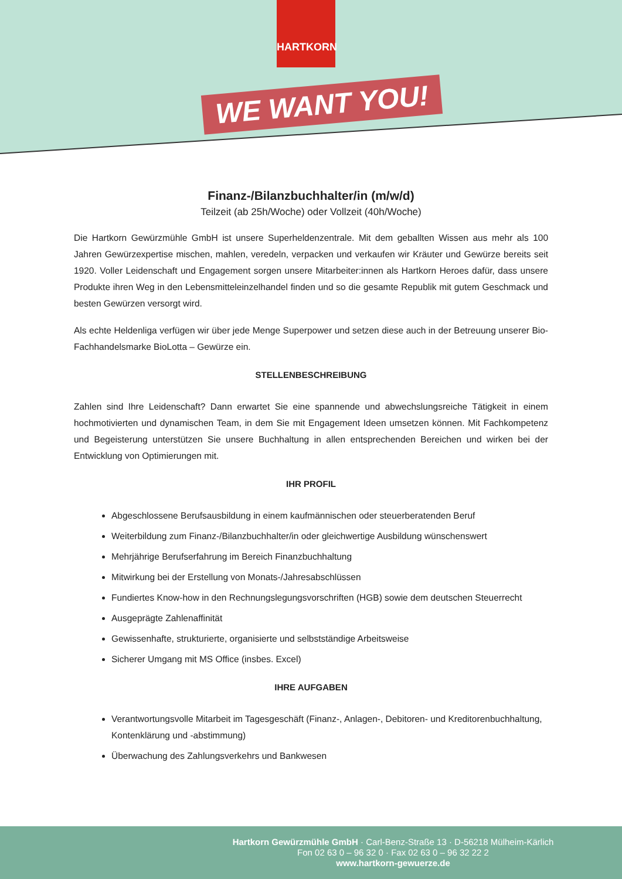HARTKORN
WE WANT YOU!
Finanz-/Bilanzbuchhalter/in (m/w/d)
Teilzeit (ab 25h/Woche) oder Vollzeit (40h/Woche)
Die Hartkorn Gewürzmühle GmbH ist unsere Superheldenzentrale. Mit dem geballten Wissen aus mehr als 100 Jahren Gewürzexpertise mischen, mahlen, veredeln, verpacken und verkaufen wir Kräuter und Gewürze bereits seit 1920. Voller Leidenschaft und Engagement sorgen unsere Mitarbeiter:innen als Hartkorn Heroes dafür, dass unsere Produkte ihren Weg in den Lebensmitteleinzelhandel finden und so die gesamte Republik mit gutem Geschmack und besten Gewürzen versorgt wird.
Als echte Heldenliga verfügen wir über jede Menge Superpower und setzen diese auch in der Betreuung unserer Bio-Fachhandelsmarke BioLotta – Gewürze ein.
STELLENBESCHREIBUNG
Zahlen sind Ihre Leidenschaft? Dann erwartet Sie eine spannende und abwechslungsreiche Tätigkeit in einem hochmotivierten und dynamischen Team, in dem Sie mit Engagement Ideen umsetzen können. Mit Fachkompetenz und Begeisterung unterstützen Sie unsere Buchhaltung in allen entsprechenden Bereichen und wirken bei der Entwicklung von Optimierungen mit.
IHR PROFIL
Abgeschlossene Berufsausbildung in einem kaufmännischen oder steuerberatenden Beruf
Weiterbildung zum Finanz-/Bilanzbuchhalter/in oder gleichwertige Ausbildung wünschenswert
Mehrjährige Berufserfahrung im Bereich Finanzbuchhaltung
Mitwirkung bei der Erstellung von Monats-/Jahresabschlüssen
Fundiertes Know-how in den Rechnungslegungsvorschriften (HGB) sowie dem deutschen Steuerrecht
Ausgeprägte Zahlenaffinität
Gewissenhafte, strukturierte, organisierte und selbstständige Arbeitsweise
Sicherer Umgang mit MS Office (insbes. Excel)
IHRE AUFGABEN
Verantwortungsvolle Mitarbeit im Tagesgeschäft (Finanz-, Anlagen-, Debitoren- und Kreditorenbuchhaltung, Kontenklärung und -abstimmung)
Überwachung des Zahlungsverkehrs und Bankwesen
Hartkorn Gewürzmühle GmbH · Carl-Benz-Straße 13 · D-56218 Mülheim-Kärlich
Fon 02 63 0 – 96 32 0 · Fax 02 63 0 – 96 32 22 2
www.hartkorn-gewuerze.de